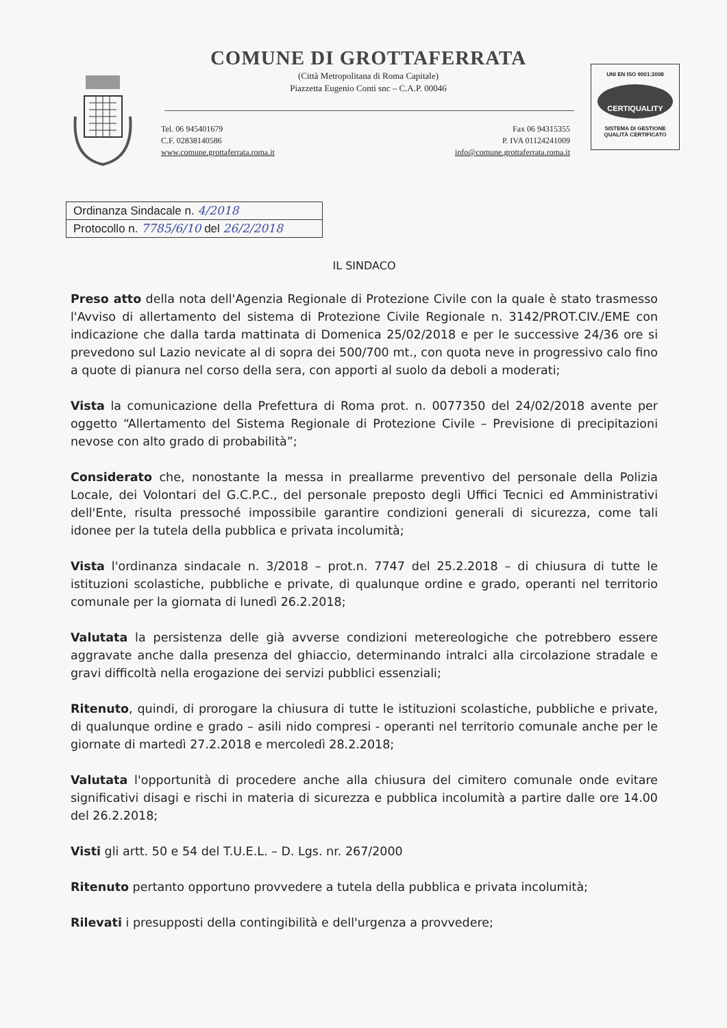COMUNE DI GROTTAFERRATA
(Città Metropolitana di Roma Capitale)
Piazzetta Eugenio Conti snc – C.A.P. 00046
Tel. 06 945401679
C.F. 02838140586
www.comune.grottaferrata.roma.it
Fax 06 94315355
P. IVA 01124241009
info@comune.grottaferrata.roma.it
UNI EN ISO 9001:2008
CERTIQUALITY
SISTEMA DI GESTIONE
QUALITÀ CERTIFICATO
| Ordinanza Sindacale n. 4/2018 |
| Protocollo n. 7785/6/10 del 26/2/2018 |
IL SINDACO
Preso atto della nota dell'Agenzia Regionale di Protezione Civile con la quale è stato trasmesso l'Avviso di allertamento del sistema di Protezione Civile Regionale n. 3142/PROT.CIV./EME con indicazione che dalla tarda mattinata di Domenica 25/02/2018 e per le successive 24/36 ore si prevedono sul Lazio nevicate al di sopra dei 500/700 mt., con quota neve in progressivo calo fino a quote di pianura nel corso della sera, con apporti al suolo da deboli a moderati;
Vista la comunicazione della Prefettura di Roma prot. n. 0077350 del 24/02/2018 avente per oggetto “Allertamento del Sistema Regionale di Protezione Civile – Previsione di precipitazioni nevose con alto grado di probabilità”;
Considerato che, nonostante la messa in preallarme preventivo del personale della Polizia Locale, dei Volontari del G.C.P.C., del personale preposto degli Uffici Tecnici ed Amministrativi dell'Ente, risulta pressoché impossibile garantire condizioni generali di sicurezza, come tali idonee per la tutela della pubblica e privata incolumità;
Vista l'ordinanza sindacale n. 3/2018 – prot.n. 7747 del 25.2.2018 – di chiusura di tutte le istituzioni scolastiche, pubbliche e private, di qualunque ordine e grado, operanti nel territorio comunale per la giornata di lunedì 26.2.2018;
Valutata la persistenza delle già avverse condizioni metereologiche che potrebbero essere aggravate anche dalla presenza del ghiaccio, determinando intralci alla circolazione stradale e gravi difficoltà nella erogazione dei servizi pubblici essenziali;
Ritenuto, quindi, di prorogare la chiusura di tutte le istituzioni scolastiche, pubbliche e private, di qualunque ordine e grado – asili nido compresi - operanti nel territorio comunale anche per le giornate di martedì 27.2.2018 e mercoledì 28.2.2018;
Valutata l'opportunità di procedere anche alla chiusura del cimitero comunale onde evitare significativi disagi e rischi in materia di sicurezza e pubblica incolumità a partire dalle ore 14.00 del 26.2.2018;
Visti gli artt. 50 e 54 del T.U.E.L. – D. Lgs. nr. 267/2000
Ritenuto pertanto opportuno provvedere a tutela della pubblica e privata incolumità;
Rilevati i presupposti della contingibilità e dell'urgenza a provvedere;